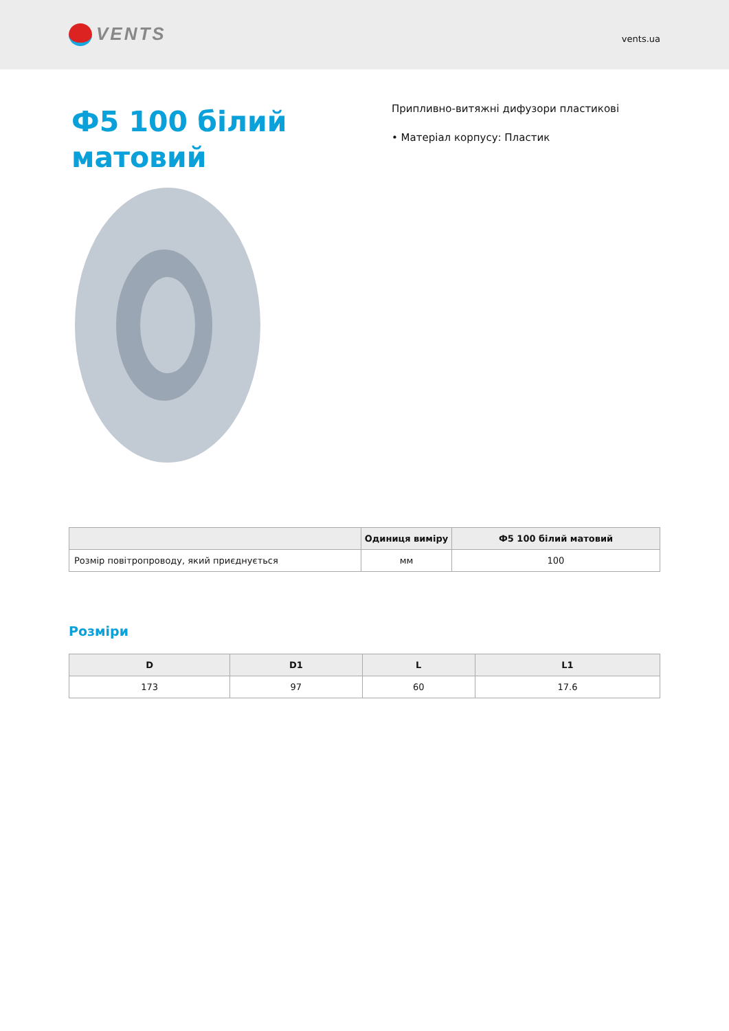VENTS
vents.ua
Ф5 100 білий матовий
Припливно-витяжні дифузори пластикові
• Матеріал корпусу: Пластик
| | Одиниця виміру | Ф5 100 білий матовий |
| --- | --- | --- |
| Розмір повітропроводу, який приєднується | мм | 100 |
Розміри
| D | D1 | L | L1 |
| --- | --- | --- | --- |
| 173 | 97 | 60 | 17.6 |